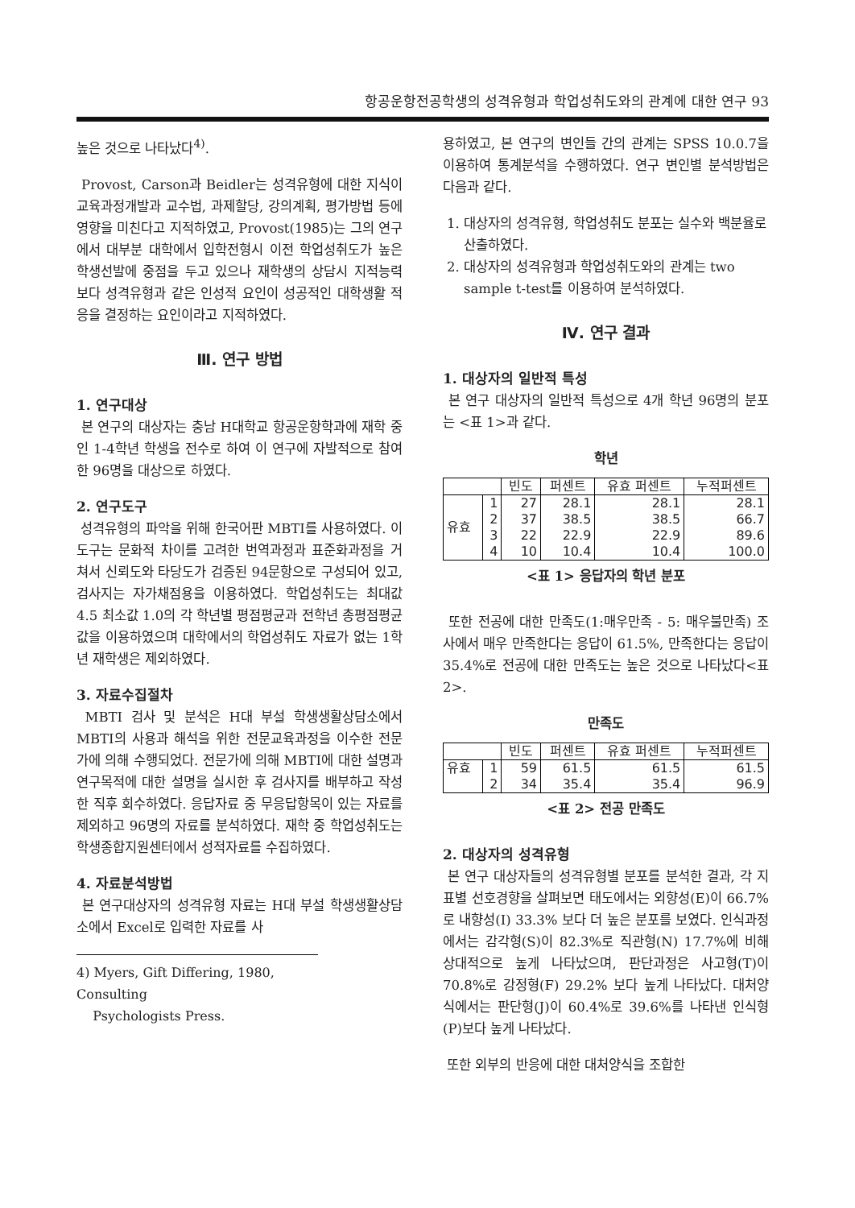항공운항전공학생의 성격유형과 학업성취도와의 관계에 대한 연구 93
높은 것으로 나타났다<sup>4)</sup>.
Provost, Carson과 Beidler는 성격유형에 대한 지식이 교육과정개발과 교수법, 과제할당, 강의계획, 평가방법 등에 영향을 미친다고 지적하였고, Provost(1985)는 그의 연구에서 대부분 대학에서 입학전형시 이전 학업성취도가 높은 학생선발에 중점을 두고 있으나 재학생의 상담시 지적능력 보다 성격유형과 같은 인성적 요인이 성공적인 대학생활 적응을 결정하는 요인이라고 지적하였다.
Ⅲ. 연구 방법
1. 연구대상
본 연구의 대상자는 충남 H대학교 항공운항학과에 재학 중인 1-4학년 학생을 전수로 하여 이 연구에 자발적으로 참여한 96명을 대상으로 하였다.
2. 연구도구
성격유형의 파악을 위해 한국어판 MBTI를 사용하였다. 이 도구는 문화적 차이를 고려한 번역과정과 표준화과정을 거쳐서 신뢰도와 타당도가 검증된 94문항으로 구성되어 있고, 검사지는 자가채점용을 이용하였다. 학업성취도는 최대값 4.5 최소값 1.0의 각 학년별 평점평균과 전학년 총평점평균 값을 이용하였으며 대학에서의 학업성취도 자료가 없는 1학년 재학생은 제외하였다.
3. 자료수집절차
MBTI 검사 및 분석은 H대 부설 학생생활상담소에서 MBTI의 사용과 해석을 위한 전문교육과정을 이수한 전문가에 의해 수행되었다. 전문가에 의해 MBTI에 대한 설명과 연구목적에 대한 설명을 실시한 후 검사지를 배부하고 작성한 직후 회수하였다. 응답자료 중 무응답항목이 있는 자료를 제외하고 96명의 자료를 분석하였다. 재학 중 학업성취도는 학생종합지원센터에서 성적자료를 수집하였다.
4. 자료분석방법
본 연구대상자의 성격유형 자료는 H대 부설 학생생활상담소에서 Excel로 입력한 자료를 사
4) Myers, Gift Differing, 1980, Consulting
Psychologists Press.
용하였고, 본 연구의 변인들 간의 관계는 SPSS 10.0.7을 이용하여 통계분석을 수행하였다. 연구 변인별 분석방법은 다음과 같다.
1. 대상자의 성격유형, 학업성취도 분포는 실수와 백분율로 산출하였다.
2. 대상자의 성격유형과 학업성취도와의 관계는 two sample t-test를 이용하여 분석하였다.
Ⅳ. 연구 결과
1. 대상자의 일반적 특성
본 연구 대상자의 일반적 특성으로 4개 학년 96명의 분포는 <표 1>과 같다.
학년
| | | 빈도 | 퍼센트 | 유효 퍼센트 | 누적퍼센트 |
| --- | --- | --- | --- | --- | --- |
| 유효 | 1 | 27 | 28.1 | 28.1 | 28.1 |
| | 2 | 37 | 38.5 | 38.5 | 66.7 |
| | 3 | 22 | 22.9 | 22.9 | 89.6 |
| | 4 | 10 | 10.4 | 10.4 | 100.0 |
<표 1> 응답자의 학년 분포
또한 전공에 대한 만족도(1:매우만족 - 5: 매우불만족) 조사에서 매우 만족한다는 응답이 61.5%, 만족한다는 응답이 35.4%로 전공에 대한 만족도는 높은 것으로 나타났다<표 2>.
만족도
| | | 빈도 | 퍼센트 | 유효 퍼센트 | 누적퍼센트 |
| --- | --- | --- | --- | --- | --- |
| 유효 | 1 | 59 | 61.5 | 61.5 | 61.5 |
| | 2 | 34 | 35.4 | 35.4 | 96.9 |
<표 2> 전공 만족도
2. 대상자의 성격유형
본 연구 대상자들의 성격유형별 분포를 분석한 결과, 각 지표별 선호경향을 살펴보면 태도에서는 외향성(E)이 66.7%로 내향성(I) 33.3% 보다 더 높은 분포를 보였다. 인식과정에서는 감각형(S)이 82.3%로 직관형(N) 17.7%에 비해 상대적으로 높게 나타났으며, 판단과정은 사고형(T)이 70.8%로 감정형(F) 29.2% 보다 높게 나타났다. 대처양식에서는 판단형(J)이 60.4%로 39.6%를 나타낸 인식형(P)보다 높게 나타났다.
또한 외부의 반응에 대한 대처양식을 조합한